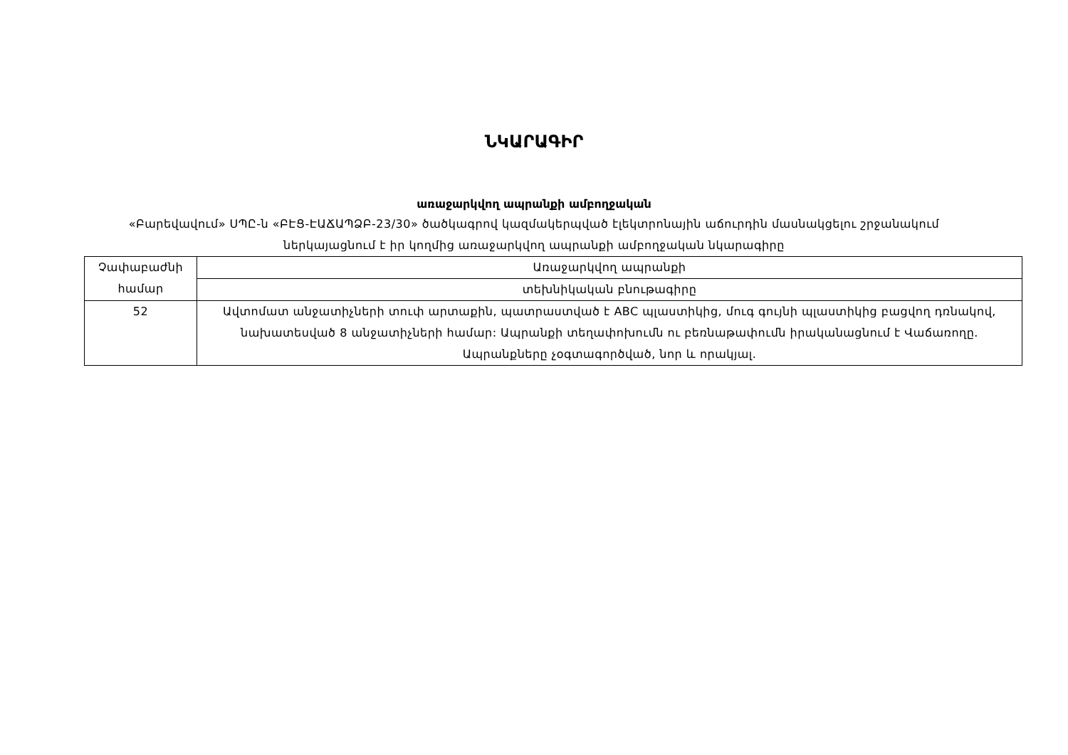ՆԿԱՐԱԳԻՐ
առաջարկվող ապրանքի ամբողջական
«Բարեվավում» ՍՊԸ-ն «ԲԷՑ-ԷԱՃԱՊՁԲ-23/30» ծածկագրով կազմակերպված էլեկտրոնային աճուրդին մասնակցելու շրջանակում ներկայացնում է իր կողմից առաջարկվող ապրանքի ամբողջական նկարագիրը
| Չափաբաժնի համար | Առաջարկվող ապրանքի |
| | տեխնիկական բնութագիրը |
| 52 | Ավտոմատ անջատիչների տուփ արտաքին, պատրաստված է ABC պլաստիկից, մուգ գույնի պլաստիկից բացվող դռնակով, նախատեսված 8 անջատիչների համար: Ապրանքի տեղափոխումն ու բեռնաթափումն իրականացնում է Վաճառողը. Ապրանքները չօգտագործված, նոր և որակյալ. |